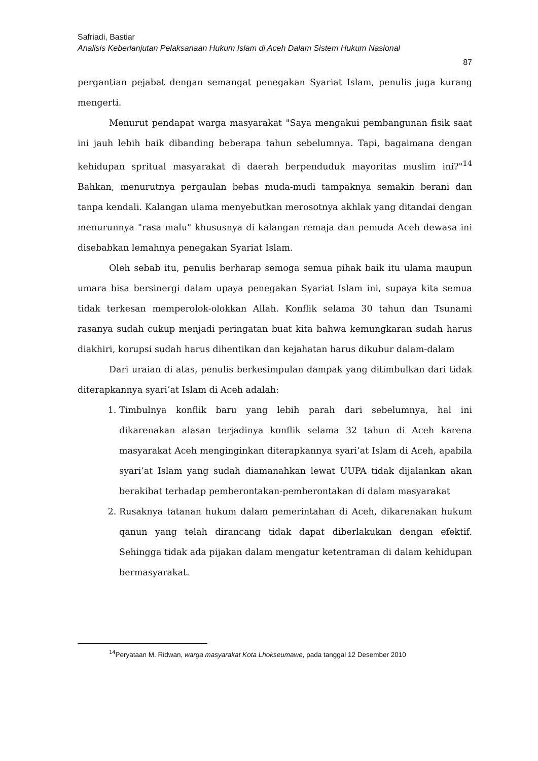Safriadi, Bastiar
Analisis Keberlanjutan Pelaksanaan Hukum Islam di Aceh Dalam Sistem Hukum Nasional
87
pergantian pejabat dengan semangat penegakan Syariat Islam, penulis juga kurang mengerti.
Menurut pendapat warga masyarakat "Saya mengakui pembangunan fisik saat ini jauh lebih baik dibanding beberapa tahun sebelumnya. Tapi, bagaimana dengan kehidupan spritual masyarakat di daerah berpenduduk mayoritas muslim ini?"<sup>14</sup> Bahkan, menurutnya pergaulan bebas muda-mudi tampaknya semakin berani dan tanpa kendali. Kalangan ulama menyebutkan merosotnya akhlak yang ditandai dengan menurunnya "rasa malu" khususnya di kalangan remaja dan pemuda Aceh dewasa ini disebabkan lemahnya penegakan Syariat Islam.
Oleh sebab itu, penulis berharap semoga semua pihak baik itu ulama maupun umara bisa bersinergi dalam upaya penegakan Syariat Islam ini, supaya kita semua tidak terkesan memperolok-olokkan Allah. Konflik selama 30 tahun dan Tsunami rasanya sudah cukup menjadi peringatan buat kita bahwa kemungkaran sudah harus diakhiri, korupsi sudah harus dihentikan dan kejahatan harus dikubur dalam-dalam
Dari uraian di atas, penulis berkesimpulan dampak yang ditimbulkan dari tidak diterapkannya syari’at Islam di Aceh adalah:
1. Timbulnya konflik baru yang lebih parah dari sebelumnya, hal ini dikarenakan alasan terjadinya konflik selama 32 tahun di Aceh karena masyarakat Aceh menginginkan diterapkannya syari’at Islam di Aceh, apabila syari’at Islam yang sudah diamanahkan lewat UUPA tidak dijalankan akan berakibat terhadap pemberontakan-pemberontakan di dalam masyarakat
2. Rusaknya tatanan hukum dalam pemerintahan di Aceh, dikarenakan hukum qanun yang telah dirancang tidak dapat diberlakukan dengan efektif. Sehingga tidak ada pijakan dalam mengatur ketentraman di dalam kehidupan bermasyarakat.
<sup>14</sup> Peryataan M. Ridwan, warga masyarakat Kota Lhokseumawe, pada tanggal 12 Desember 2010